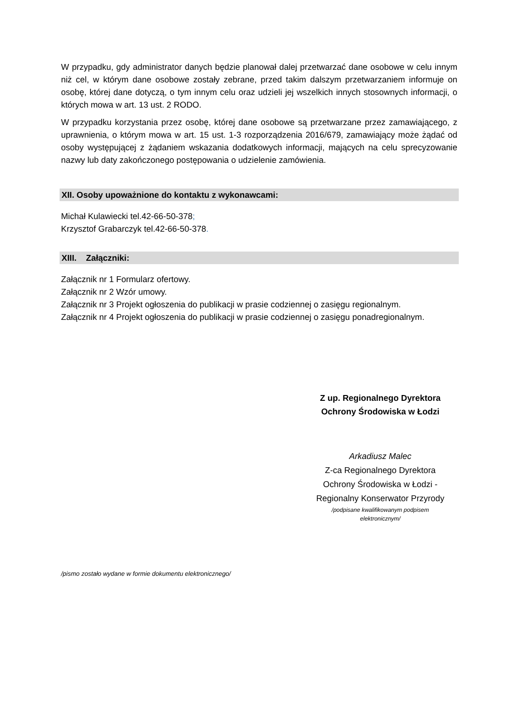W przypadku, gdy administrator danych będzie planował dalej przetwarzać dane osobowe w celu innym niż cel, w którym dane osobowe zostały zebrane, przed takim dalszym przetwarzaniem informuje on osobę, której dane dotyczą, o tym innym celu oraz udzieli jej wszelkich innych stosownych informacji, o których mowa w art. 13 ust. 2 RODO.
W przypadku korzystania przez osobę, której dane osobowe są przetwarzane przez zamawiającego, z uprawnienia, o którym mowa w art. 15 ust. 1-3 rozporządzenia 2016/679, zamawiający może żądać od osoby występującej z żądaniem wskazania dodatkowych informacji, mających na celu sprecyzowanie nazwy lub daty zakończonego postępowania o udzielenie zamówienia.
XII. Osoby upoważnione do kontaktu z wykonawcami:
Michał Kulawiecki tel.42-66-50-378;
Krzysztof Grabarczyk tel.42-66-50-378.
XIII. Załączniki:
Załącznik nr 1 Formularz ofertowy.
Załącznik nr 2 Wzór umowy.
Załącznik nr 3 Projekt ogłoszenia do publikacji w prasie codziennej o zasięgu regionalnym.
Załącznik nr 4 Projekt ogłoszenia do publikacji w prasie codziennej o zasięgu ponadregionalnym.
Z up. Regionalnego Dyrektora
Ochrony Środowiska w Łodzi
Arkadiusz Malec
Z-ca Regionalnego Dyrektora
Ochrony Środowiska w Łodzi -
Regionalny Konserwator Przyrody
/podpisane kwalifikowanym podpisem
elektronicznym/
/pismo zostało wydane w formie dokumentu elektronicznego/